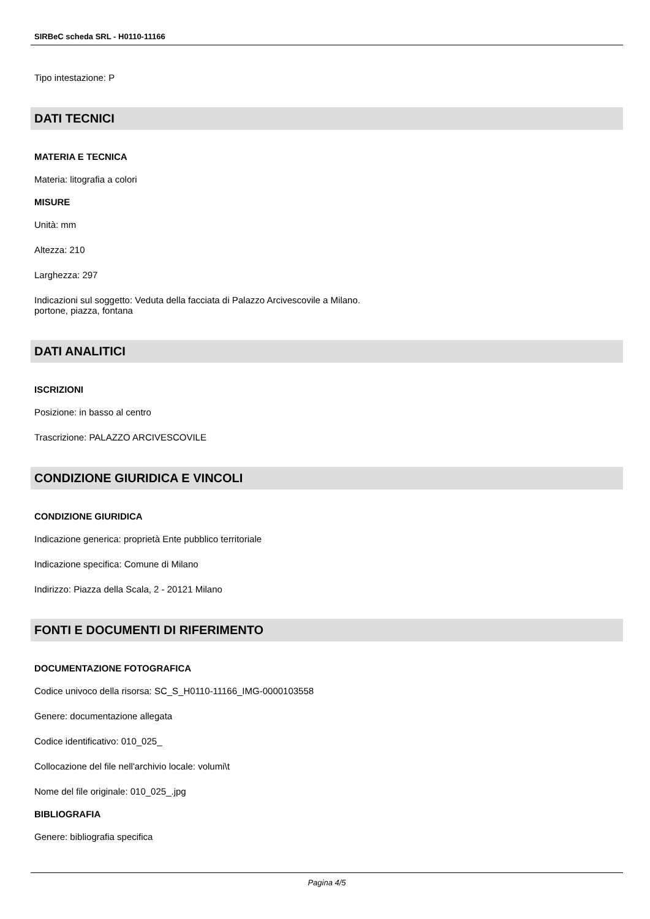SIRBeC scheda SRL - H0110-11166
Tipo intestazione: P
DATI TECNICI
MATERIA E TECNICA
Materia: litografia a colori
MISURE
Unità: mm
Altezza: 210
Larghezza: 297
Indicazioni sul soggetto: Veduta della facciata di Palazzo Arcivescovile a Milano.
portone, piazza, fontana
DATI ANALITICI
ISCRIZIONI
Posizione: in basso al centro
Trascrizione: PALAZZO ARCIVESCOVILE
CONDIZIONE GIURIDICA E VINCOLI
CONDIZIONE GIURIDICA
Indicazione generica: proprietà Ente pubblico territoriale
Indicazione specifica: Comune di Milano
Indirizzo: Piazza della Scala, 2 - 20121 Milano
FONTI E DOCUMENTI DI RIFERIMENTO
DOCUMENTAZIONE FOTOGRAFICA
Codice univoco della risorsa: SC_S_H0110-11166_IMG-0000103558
Genere: documentazione allegata
Codice identificativo: 010_025_
Collocazione del file nell'archivio locale: volumi\t
Nome del file originale: 010_025_.jpg
BIBLIOGRAFIA
Genere: bibliografia specifica
Pagina 4/5